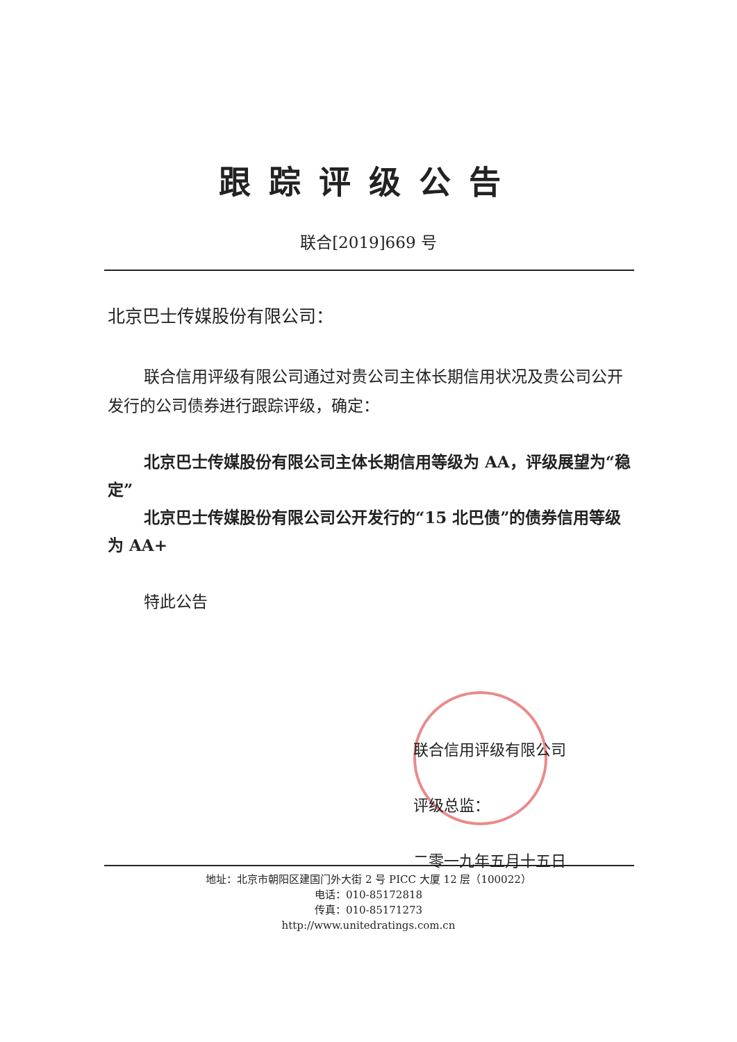跟踪评级公告
联合[2019]669 号
北京巴士传媒股份有限公司：
联合信用评级有限公司通过对贵公司主体长期信用状况及贵公司公开发行的公司债券进行跟踪评级，确定：
北京巴士传媒股份有限公司主体长期信用等级为 AA，评级展望为“稳定”
北京巴士传媒股份有限公司公开发行的“15 北巴债”的债券信用等级为 AA+
特此公告
联合信用评级有限公司
评级总监：
二零一九年五月十五日
地址：北京市朝阳区建国门外大街 2 号 PICC 大厦 12 层（100022）
电话：010-85172818
传真：010-85171273
http://www.unitedratings.com.cn